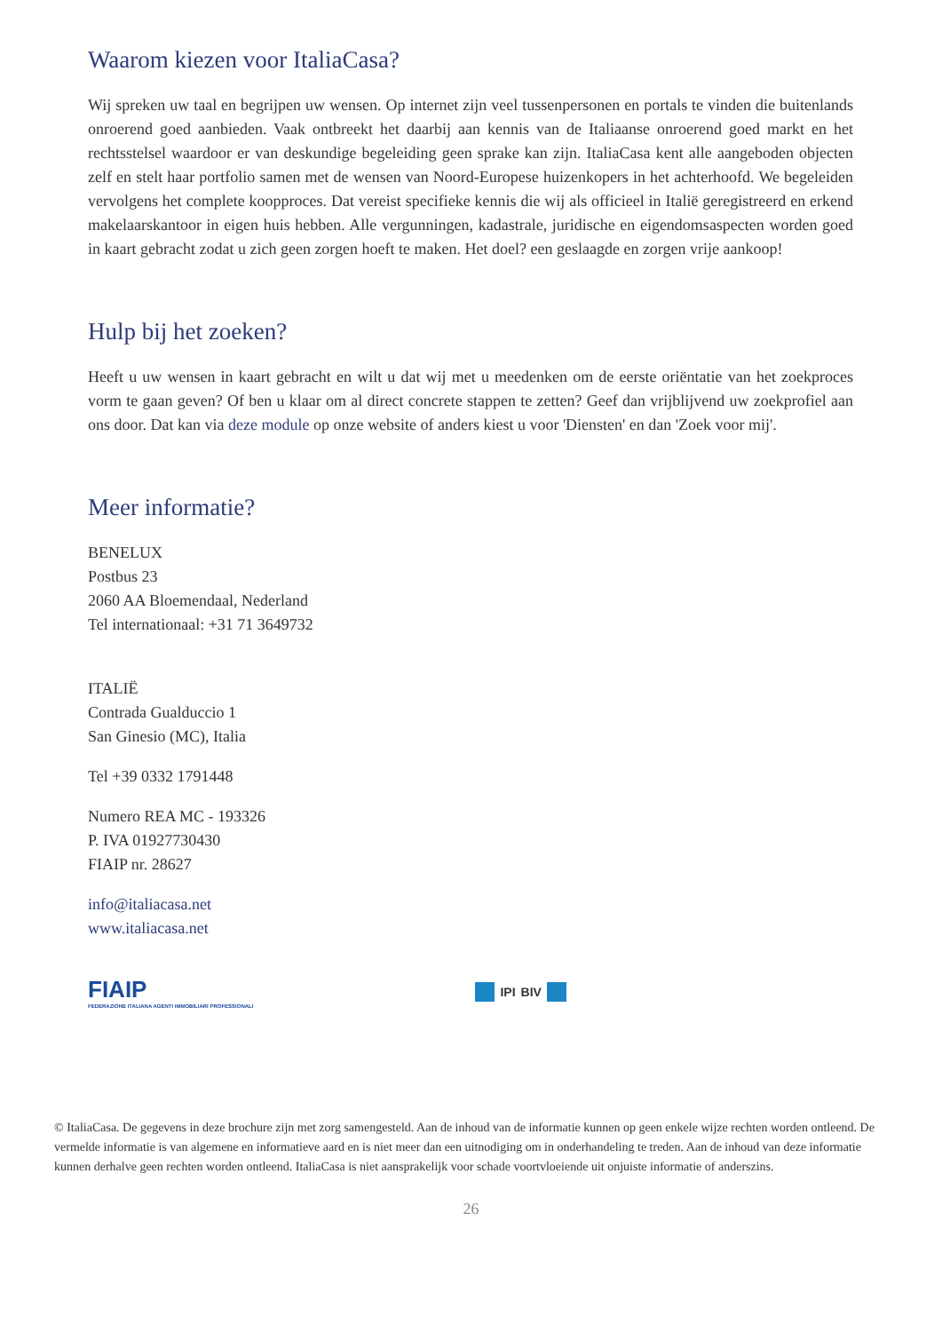Waarom kiezen voor ItaliaCasa?
Wij spreken uw taal en begrijpen uw wensen. Op internet zijn veel tussenpersonen en portals te vinden die buitenlands onroerend goed aanbieden. Vaak ontbreekt het daarbij aan kennis van de Italiaanse onroerend goed markt en het rechtsstelsel waardoor er van deskundige begeleiding geen sprake kan zijn. ItaliaCasa kent alle aangeboden objecten zelf en stelt haar portfolio samen met de wensen van Noord-Europese huizenkopers in het achterhoofd. We begeleiden vervolgens het complete koopproces. Dat vereist specifieke kennis die wij als officieel in Italië geregistreerd en erkend makelaarskantoor in eigen huis hebben. Alle vergunningen, kadastrale, juridische en eigendomsaspecten worden goed in kaart gebracht zodat u zich geen zorgen hoeft te maken. Het doel? een geslaagde en zorgen vrije aankoop!
Hulp bij het zoeken?
Heeft u uw wensen in kaart gebracht en wilt u dat wij met u meedenken om de eerste oriëntatie van het zoekproces vorm te gaan geven? Of ben u klaar om al direct concrete stappen te zetten? Geef dan vrijblijvend uw zoekprofiel aan ons door. Dat kan via deze module op onze website of anders kiest u voor 'Diensten' en dan 'Zoek voor mij'.
Meer informatie?
BENELUX
Postbus 23
2060 AA Bloemendaal, Nederland
Tel internationaal: +31 71 3649732
ITALIË
Contrada Gualduccio 1
San Ginesio (MC), Italia
Tel +39 0332 1791448
Numero REA MC - 193326
P. IVA 01927730430
FIAIP nr. 28627
info@italiacasa.net
www.italiacasa.net
FIAIP
FEDERAZIONE ITALIANA AGENTI IMMOBILIARI PROFESSIONALI
IPI BIV
© ItaliaCasa. De gegevens in deze brochure zijn met zorg samengesteld. Aan de inhoud van de informatie kunnen op geen enkele wijze rechten worden ontleend. De vermelde informatie is van algemene en informatieve aard en is niet meer dan een uitnodiging om in onderhandeling te treden. Aan de inhoud van deze informatie kunnen derhalve geen rechten worden ontleend. ItaliaCasa is niet aansprakelijk voor schade voortvloeiende uit onjuiste informatie of anderszins.
26